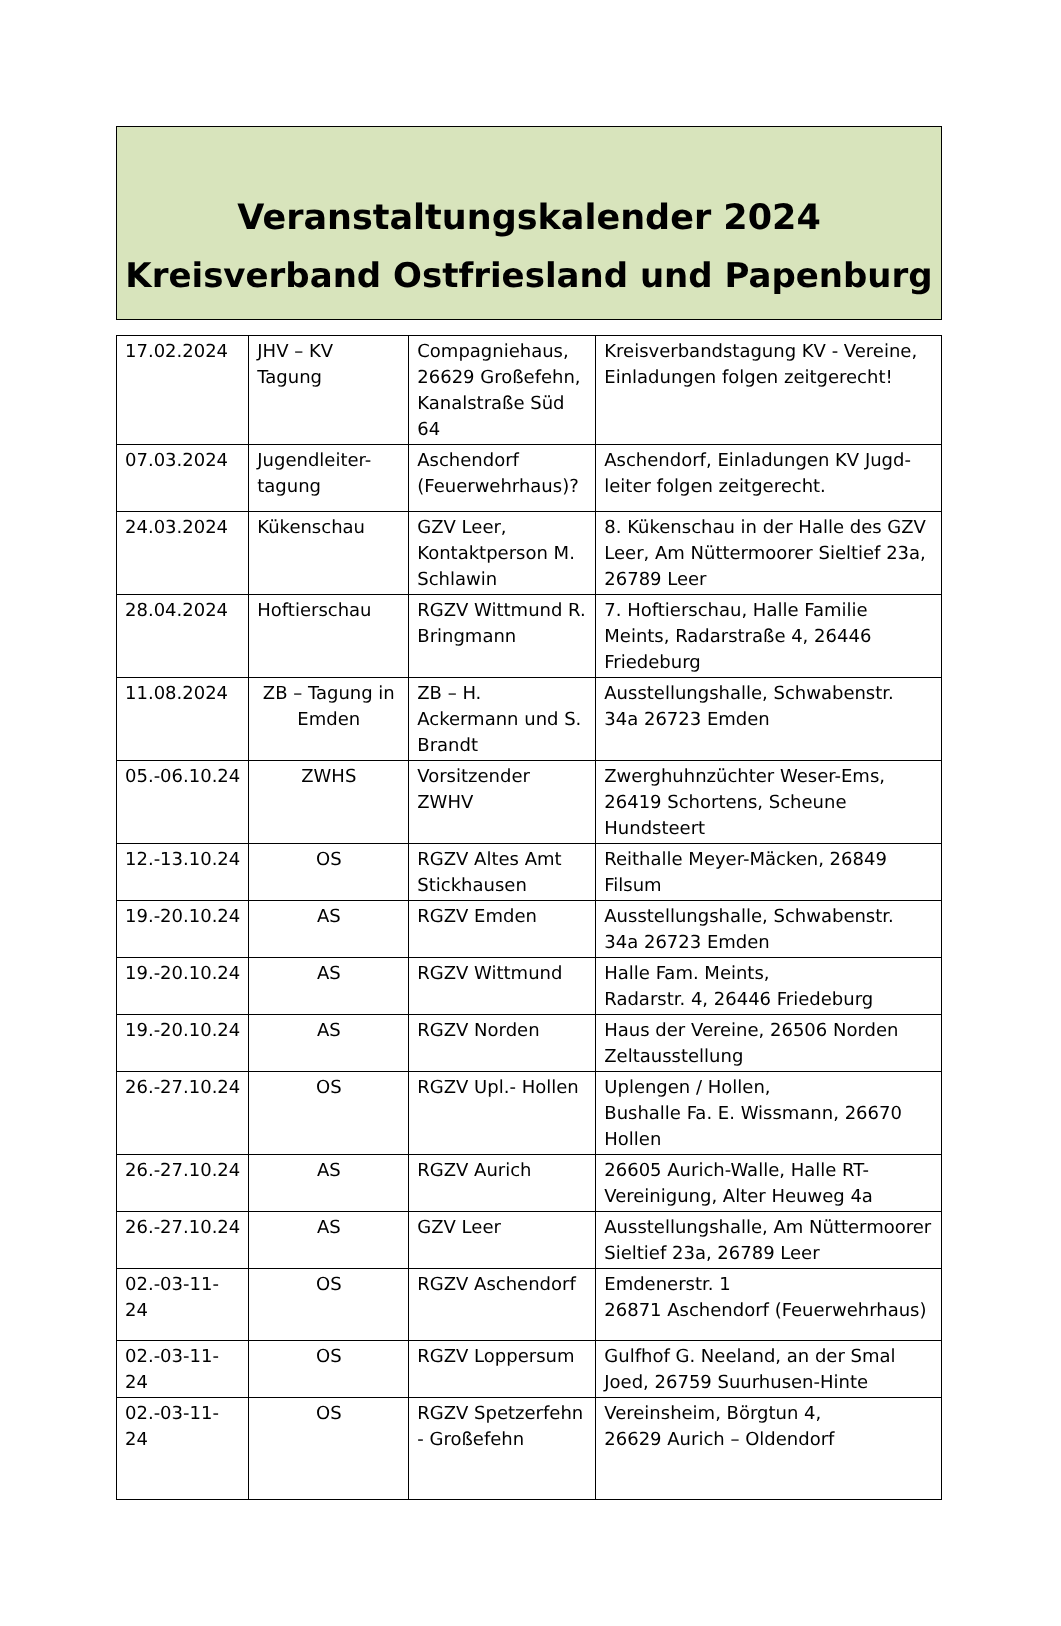Veranstaltungskalender 2024
Kreisverband Ostfriesland und Papenburg
| 17.02.2024 | JHV – KV Tagung | Compagniehaus, 26629 Großefehn, Kanalstraße Süd 64 | Kreisverbandstagung KV - Vereine, Einladungen folgen zeitgerecht! |
| 07.03.2024 | Jugendleiter-tagung | Aschendorf (Feuerwehrhaus)? | Aschendorf, Einladungen KV Jugd-leiter folgen zeitgerecht. |
| 24.03.2024 | Kükenschau | GZV Leer, Kontaktperson M. Schlawin | 8. Kükenschau in der Halle des GZV Leer, Am Nüttermoorer Sieltief 23a, 26789 Leer |
| 28.04.2024 | Hoftierschau | RGZV Wittmund R. Bringmann | 7. Hoftierschau, Halle Familie Meints, Radarstraße 4, 26446 Friedeburg |
| 11.08.2024 | ZB – Tagung in Emden | ZB – H. Ackermann und S. Brandt | Ausstellungshalle, Schwabenstr. 34a 26723 Emden |
| 05.-06.10.24 | ZWHS | Vorsitzender ZWHV | Zwerghuhnzüchter Weser-Ems, 26419 Schortens, Scheune Hundsteert |
| 12.-13.10.24 | OS | RGZV Altes Amt Stickhausen | Reithalle Meyer-Mäcken, 26849 Filsum |
| 19.-20.10.24 | AS | RGZV Emden | Ausstellungshalle, Schwabenstr. 34a 26723 Emden |
| 19.-20.10.24 | AS | RGZV Wittmund | Halle Fam. Meints, Radarstr. 4, 26446 Friedeburg |
| 19.-20.10.24 | AS | RGZV Norden | Haus der Vereine, 26506 Norden Zeltausstellung |
| 26.-27.10.24 | OS | RGZV Upl.- Hollen | Uplengen / Hollen, Bushalle Fa. E. Wissmann, 26670 Hollen |
| 26.-27.10.24 | AS | RGZV Aurich | 26605 Aurich-Walle, Halle RT-Vereinigung, Alter Heuweg 4a |
| 26.-27.10.24 | AS | GZV Leer | Ausstellungshalle, Am Nüttermoorer Sieltief 23a, 26789 Leer |
| 02.-03-11-24 | OS | RGZV Aschendorf | Emdenerstr. 1 26871 Aschendorf (Feuerwehrhaus) |
| 02.-03-11-24 | OS | RGZV Loppersum | Gulfhof G. Neeland, an der Smal Joed, 26759 Suurhusen-Hinte |
| 02.-03-11-24 | OS | RGZV Spetzerfehn - Großefehn | Vereinsheim, Börgtun 4, 26629 Aurich – Oldendorf |